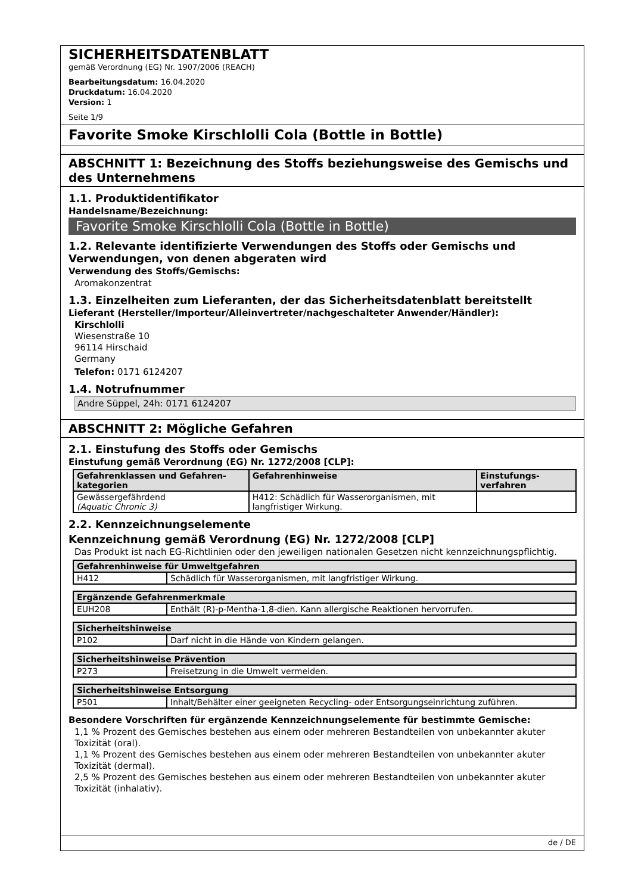SICHERHEITSDATENBLATT
gemäß Verordnung (EG) Nr. 1907/2006 (REACH)
Bearbeitungsdatum: 16.04.2020
Druckdatum: 16.04.2020
Version: 1
Seite 1/9
Favorite Smoke Kirschlolli Cola (Bottle in Bottle)
ABSCHNITT 1: Bezeichnung des Stoffs beziehungsweise des Gemischs und des Unternehmens
1.1. Produktidentifikator
Handelsname/Bezeichnung:
Favorite Smoke Kirschlolli Cola (Bottle in Bottle)
1.2. Relevante identifizierte Verwendungen des Stoffs oder Gemischs und Verwendungen, von denen abgeraten wird
Verwendung des Stoffs/Gemischs:
Aromakonzentrat
1.3. Einzelheiten zum Lieferanten, der das Sicherheitsdatenblatt bereitstellt
Lieferant (Hersteller/Importeur/Alleinvertreter/nachgeschalteter Anwender/Händler):
Kirschlolli
Wiesenstraße 10
96114 Hirschaid
Germany
Telefon: 0171 6124207
1.4. Notrufnummer
Andre Süppel, 24h: 0171 6124207
ABSCHNITT 2: Mögliche Gefahren
2.1. Einstufung des Stoffs oder Gemischs
Einstufung gemäß Verordnung (EG) Nr. 1272/2008 [CLP]:
| Gefahrenklassen und Gefahren-kategorien | Gefahrenhinweise | Einstufungs-verfahren |
| --- | --- | --- |
| Gewässergefährdend (Aquatic Chronic 3) | H412: Schädlich für Wasserorganismen, mit langfristiger Wirkung. | |
2.2. Kennzeichnungselemente
Kennzeichnung gemäß Verordnung (EG) Nr. 1272/2008 [CLP]
Das Produkt ist nach EG-Richtlinien oder den jeweiligen nationalen Gesetzen nicht kennzeichnungspflichtig.
| Gefahrenhinweise für Umweltgefahren | |
| --- | --- |
| H412 | Schädlich für Wasserorganismen, mit langfristiger Wirkung. |
| Ergänzende Gefahrenmerkmale | |
| --- | --- |
| EUH208 | Enthält (R)-p-Mentha-1,8-dien. Kann allergische Reaktionen hervorrufen. |
| Sicherheitshinweise | |
| --- | --- |
| P102 | Darf nicht in die Hände von Kindern gelangen. |
| Sicherheitshinweise Prävention | |
| --- | --- |
| P273 | Freisetzung in die Umwelt vermeiden. |
| Sicherheitshinweise Entsorgung | |
| --- | --- |
| P501 | Inhalt/Behälter einer geeigneten Recycling- oder Entsorgungseinrichtung zuführen. |
Besondere Vorschriften für ergänzende Kennzeichnungselemente für bestimmte Gemische:
1,1 % Prozent des Gemisches bestehen aus einem oder mehreren Bestandteilen von unbekannter akuter Toxizität (oral).
1,1 % Prozent des Gemisches bestehen aus einem oder mehreren Bestandteilen von unbekannter akuter Toxizität (dermal).
2,5 % Prozent des Gemisches bestehen aus einem oder mehreren Bestandteilen von unbekannter akuter Toxizität (inhalativ).
de / DE